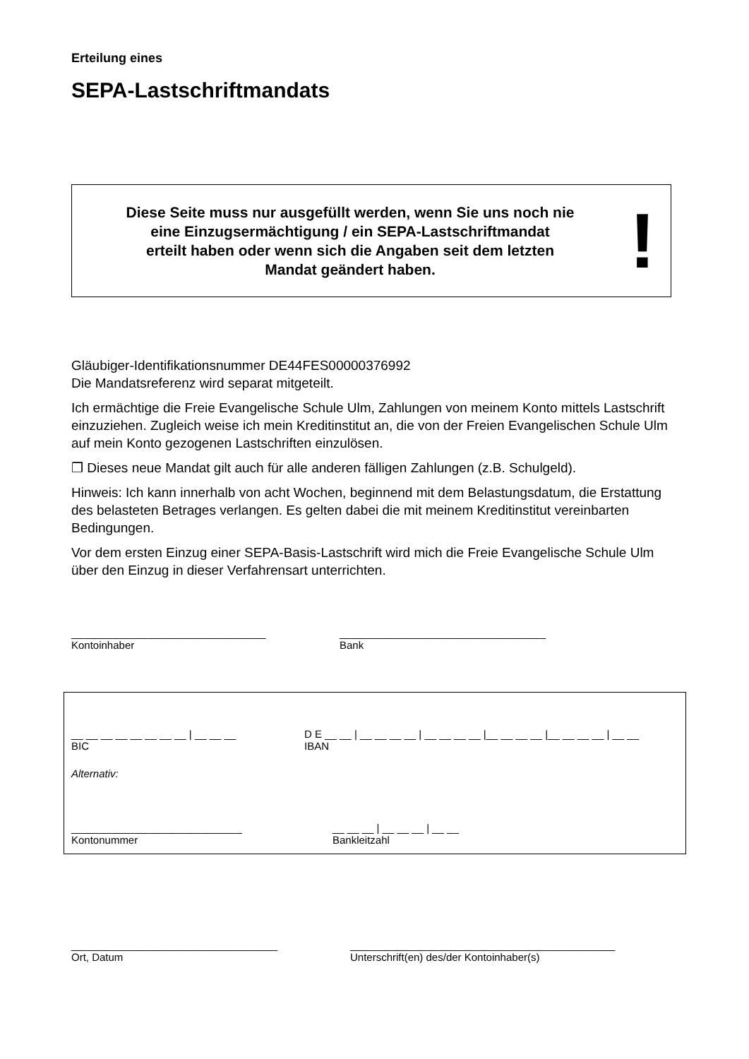Erteilung eines
SEPA-Lastschriftmandats
Diese Seite muss nur ausgefüllt werden, wenn Sie uns noch nie
eine Einzugsermächtigung / ein SEPA-Lastschriftmandat
erteilt haben oder wenn sich die Angaben seit dem letzten
Mandat geändert haben.
!
Gläubiger-Identifikationsnummer DE44FES00000376992
Die Mandatsreferenz wird separat mitgeteilt.
Ich ermächtige die Freie Evangelische Schule Ulm, Zahlungen von meinem Konto mittels Lastschrift einzuziehen. Zugleich weise ich mein Kreditinstitut an, die von der Freien Evangelischen Schule Ulm auf mein Konto gezogenen Lastschriften einzulösen.
❒ Dieses neue Mandat gilt auch für alle anderen fälligen Zahlungen (z.B. Schulgeld).
Hinweis: Ich kann innerhalb von acht Wochen, beginnend mit dem Belastungsdatum, die Erstattung des belasteten Betrages verlangen. Es gelten dabei die mit meinem Kreditinstitut vereinbarten Bedingungen.
Vor dem ersten Einzug einer SEPA-Basis-Lastschrift wird mich die Freie Evangelische Schule Ulm über den Einzug in dieser Verfahrensart unterrichten.
_________________________________
Kontoinhaber
___________________________________
Bank
__ __ __ __ __ __ __ __ | __ __ __
BIC
D E __ __ | __ __ __ __ | __ __ __ __ |__ __ __ __ |__ __ __ __ | __ __
IBAN
Alternativ:
_____________________________
Kontonummer
__ __ __ | __ __ __ | __ __
Bankleitzahl
___________________________________
Ort, Datum
_____________________________________________
Unterschrift(en) des/der Kontoinhaber(s)